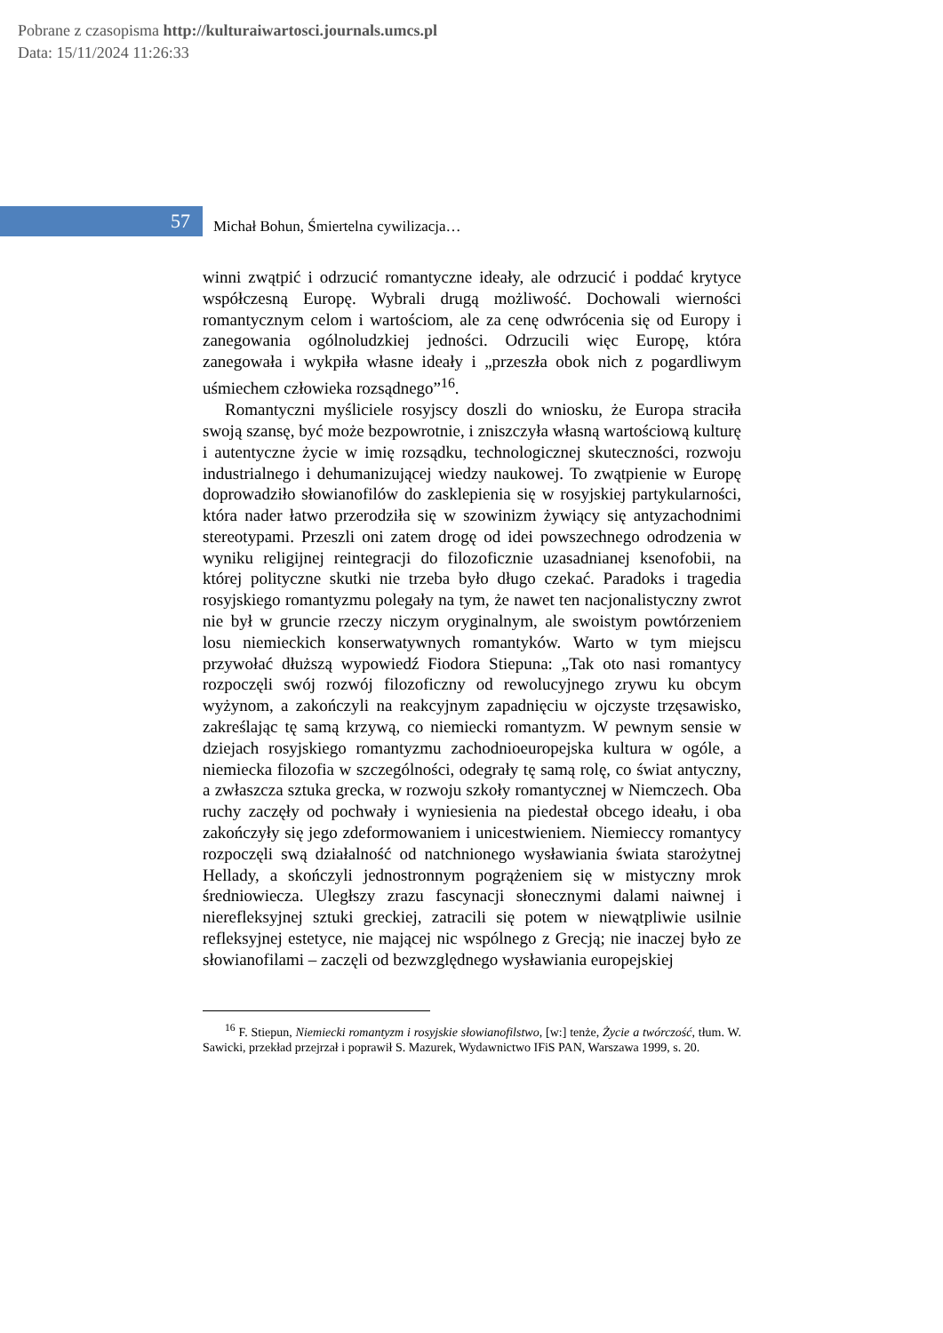Pobrane z czasopisma http://kulturaiwartosci.journals.umcs.pl
Data: 15/11/2024 11:26:33
57
Michał Bohun, Śmiertelna cywilizacja…
winni zwątpić i odrzucić romantyczne ideały, ale odrzucić i poddać krytyce współczesną Europę. Wybrali drugą możliwość. Dochowali wierności romantycznym celom i wartościom, ale za cenę odwrócenia się od Europy i zanegowania ogólnoludzkiej jedności. Odrzucili więc Europę, która zanegowała i wykpiła własne ideały i „przeszła obok nich z pogardliwym uśmiechem człowieka rozsądnego”<sup>16</sup>.
Romantyczni myśliciele rosyjscy doszli do wniosku, że Europa straciła swoją szansę, być może bezpowrotnie, i zniszczyła własną wartościową kulturę i autentyczne życie w imię rozsądku, technologicznej skuteczności, rozwoju industrialnego i dehumanizującej wiedzy naukowej. To zwątpienie w Europę doprowadziło słowianofilów do zasklepienia się w rosyjskiej partykularności, która nader łatwo przerodziła się w szowinizm żywiący się antyzachodnimi stereotypami. Przeszli oni zatem drogę od idei powszechnego odrodzenia w wyniku religijnej reintegracji do filozoficznie uzasadnianej ksenofobii, na której polityczne skutki nie trzeba było długo czekać. Paradoks i tragedia rosyjskiego romantyzmu polegały na tym, że nawet ten nacjonalistyczny zwrot nie był w gruncie rzeczy niczym oryginalnym, ale swoistym powtórzeniem losu niemieckich konserwatywnych romantyków. Warto w tym miejscu przywołać dłuższą wypowiedź Fiodora Stiepuna: „Tak oto nasi romantycy rozpoczęli swój rozwój filozoficzny od rewolucyjnego zrywu ku obcym wyżynom, a zakończyli na reakcyjnym zapadnięciu w ojczyste trzęsawisko, zakreślając tę samą krzywą, co niemiecki romantyzm. W pewnym sensie w dziejach rosyjskiego romantyzmu zachodnioeuropejska kultura w ogóle, a niemiecka filozofia w szczególności, odegrały tę samą rolę, co świat antyczny, a zwłaszcza sztuka grecka, w rozwoju szkoły romantycznej w Niemczech. Oba ruchy zaczęły od pochwały i wyniesienia na piedestał obcego ideału, i oba zakończyły się jego zdeformowaniem i unicestwieniem. Niemieccy romantycy rozpoczęli swą działalność od natchnionego wysławiania świata starożytnej Hellady, a skończyli jednostronnym pogrążeniem się w mistyczny mrok średniowiecza. Uległszy zrazu fascynacji słonecznymi dalami naiwnej i nierefleksyjnej sztuki greckiej, zatracili się potem w niewątpliwie usilnie refleksyjnej estetyce, nie mającej nic wspólnego z Grecją; nie inaczej było ze słowianofilami – zaczęli od bezwzględnego wysławiania europejskiej
<sup>16</sup> F. Stiepun, Niemiecki romantyzm i rosyjskie słowianofilstwo, [w:] tenże, Życie a twórczość, tłum. W. Sawicki, przekład przejrzał i poprawił S. Mazurek, Wydawnictwo IFiS PAN, Warszawa 1999, s. 20.